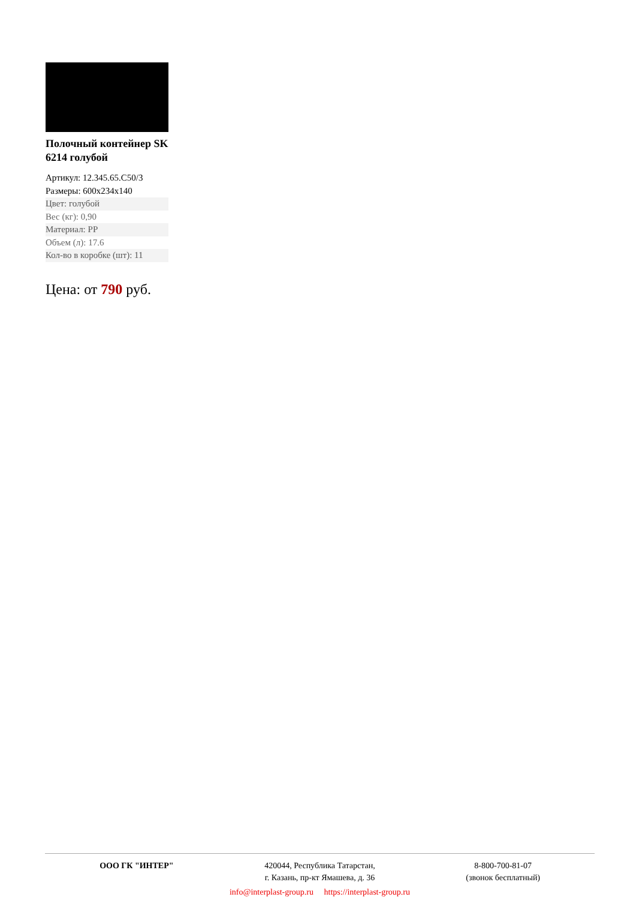Полочный контейнер SK 6214 голубой
Артикул: 12.345.65.C50/3
Размеры: 600x234x140
Цвет: голубой
Вес (кг): 0,90
Материал: PP
Объем (л): 17.6
Кол-во в коробке (шт): 11
Цена: от 790 руб.
ООО ГК "ИНТЕР" 420044, Республика Татарстан,
г. Казань, пр-кт Ямашева, д. 36
8-800-700-81-07
(звонок бесплатный)
info@interplast-group.ru https://interplast-group.ru